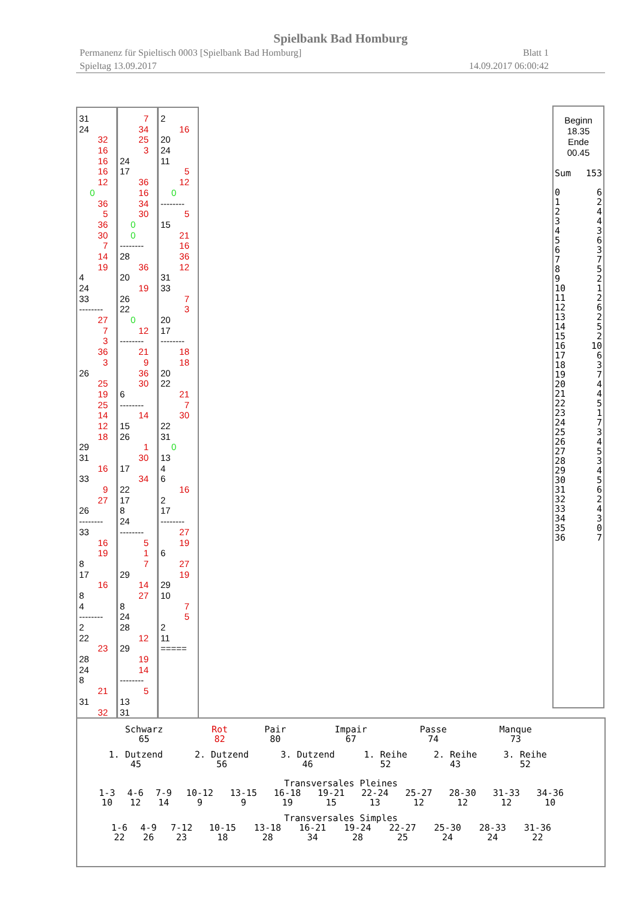Spielbank Bad Homburg
Permanenz für Spieltisch 0003 [Spielbank Bad Homburg] Blatt 1
Spieltag 13.09.2017 14.09.2017 06:00:42
31
24
32
16
16
16
12
0
36
5
36
30
7
14
19
4
24
33
--------
27
7
3
36
3
26
25
19
25
14
12
18
29
31
16
33
9
27
26
--------
33
16
19
8
17
16
8
4
--------
2
22
23
28
24
8
21
31
32
7
34
25
3
24
17
36
16
34
30
0
0
--------
28
36
20
19
26
22
0
12
--------
21
9
36
30
6
--------
14
15
26
1
30
17
34
22
17
8
24
--------
5
1
7
29
14
27
8
24
28
12
29
19
14
--------
5
13
31
2
16
20
24
11
5
12
0
--------
5
15
21
16
36
12
31
33
7
3
20
17
--------
18
18
20
22
21
7
30
22
31
0
13
4
6
16
2
17
--------
27
19
6
27
19
29
10
7
5
2
11
=====
Beginn
18.35
Ende
00.45
| Sum | 153 |
| 0 | 6 |
| 1 | 2 |
| 2 | 4 |
| 3 | 4 |
| 4 | 3 |
| 5 | 6 |
| 6 | 3 |
| 7 | 7 |
| 8 | 5 |
| 9 | 2 |
| 10 | 1 |
| 11 | 2 |
| 12 | 6 |
| 13 | 2 |
| 14 | 5 |
| 15 | 2 |
| 16 | 10 |
| 17 | 6 |
| 18 | 3 |
| 19 | 7 |
| 20 | 4 |
| 21 | 4 |
| 22 | 5 |
| 23 | 1 |
| 24 | 7 |
| 25 | 3 |
| 26 | 4 |
| 27 | 5 |
| 28 | 3 |
| 29 | 4 |
| 30 | 5 |
| 31 | 6 |
| 32 | 2 |
| 33 | 4 |
| 34 | 3 |
| 35 | 0 |
| 36 | 7 |
| Schwarz 65 | Rot 82 | Pair 80 | Impair 67 | Passe 74 | Manque 73 |
| 1. Dutzend 45 | 2. Dutzend 56 | 3. Dutzend 46 | 1. Reihe 52 | 2. Reihe 43 | 3. Reihe 52 |
Transversales Pleines
| 1-3 10 | 4-6 12 | 7-9 14 | 10-12 9 | 13-15 9 | 16-18 19 | 19-21 15 | 22-24 13 | 25-27 12 | 28-30 12 | 31-33 12 | 34-36 10 |
Transversales Simples
| 1-6 22 | 4-9 26 | 7-12 23 | 10-15 18 | 13-18 28 | 16-21 34 | 19-24 28 | 22-27 25 | 25-30 24 | 28-33 24 | 31-36 22 |